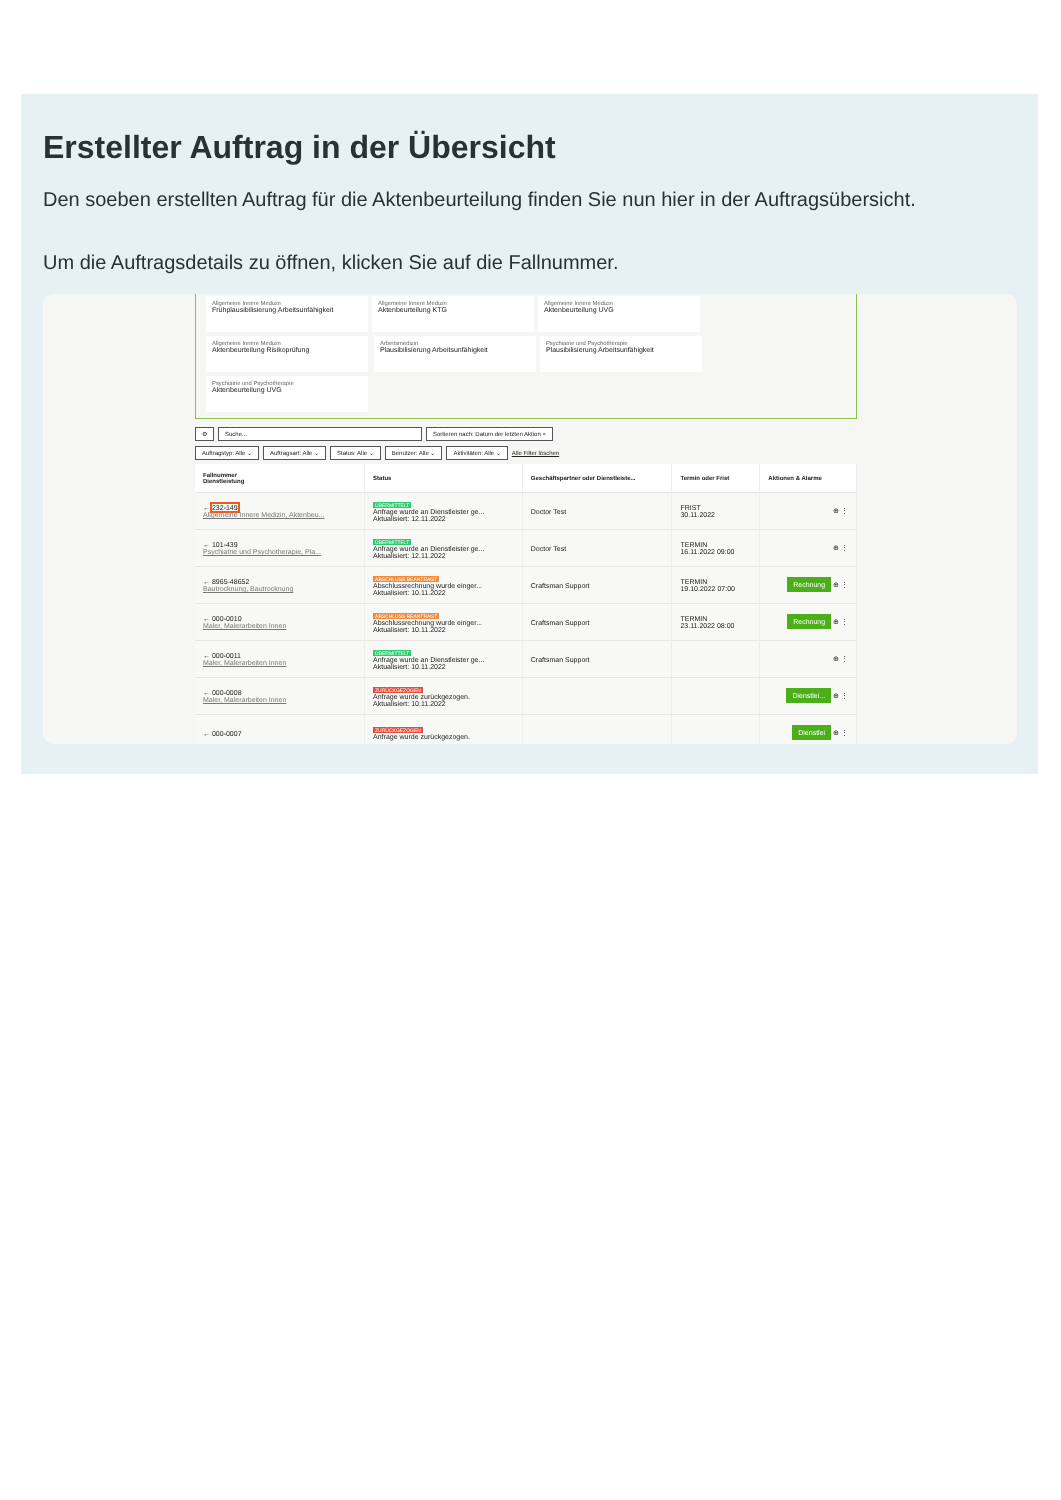Erstellter Auftrag in der Übersicht
Den soeben erstellten Auftrag für die Aktenbeurteilung finden Sie nun hier in der Auftragsübersicht.
Um die Auftragsdetails zu öffnen, klicken Sie auf die Fallnummer.
Allgemeine Innere Medizin Frühplausibilisierung Arbeitsunfähigkeit
Allgemeine Innere Medizin Aktenbeurteilung KTG
Allgemeine Innere Medizin Aktenbeurteilung UVG
Allgemeine Innere Medizin Aktenbeurteilung Risikoprüfung
Arbeitsmedizin Plausibilisierung Arbeitsunfähigkeit
Psychiatrie und Psychotherapie Plausibilisierung Arbeitsunfähigkeit
Psychiatrie und Psychotherapie Aktenbeurteilung UVG
⚙ Suche... Sortieren nach: Datum der letzten Aktion ×
Auftragstyp: Alle ⌄ Auftragsart: Alle ⌄ Status: Alle ⌄ Benutzer: Alle ⌄ Aktivitäten: Alle ⌄ Alle Filter löschen
| Fallnummer Dienstleistung | Status | Geschäftspartner oder Dienstleiste... | Termin oder Frist | Aktionen & Alarme |
| --- | --- | --- | --- | --- |
| ← 232-149 Allgemeine Innere Medizin, Aktenbeu... | ÜBERMITTELT Anfrage wurde an Dienstleister ge... Aktualisiert: 12.11.2022 | Doctor Test | FRIST 30.11.2022 | ⊕ ⋮ |
| ← 101-439 Psychiatrie und Psychotherapie, Pla... | ÜBERMITTELT Anfrage wurde an Dienstleister ge... Aktualisiert: 12.11.2022 | Doctor Test | TERMIN 16.11.2022 09:00 | ⊕ ⋮ |
| ← 8965-48652 Bautrocknung, Bautrocknung | ABSCHLUSS BEANTRAGT Abschlussrechnung wurde einger... Aktualisiert: 10.11.2022 | Craftsman Support | TERMIN 19.10.2022 07:00 | Rechnung ⊕ ⋮ |
| ← 000-0010 Maler, Malerarbeiten Innen | ABSCHLUSS BEANTRAGT Abschlussrechnung wurde einger... Aktualisiert: 10.11.2022 | Craftsman Support | TERMIN 23.11.2022 08:00 | Rechnung ⊕ ⋮ |
| ← 000-0011 Maler, Malerarbeiten Innen | ÜBERMITTELT Anfrage wurde an Dienstleister ge... Aktualisiert: 10.11.2022 | Craftsman Support | | ⊕ ⋮ |
| ← 000-0008 Maler, Malerarbeiten Innen | ZURÜCKGEZOGEN Anfrage wurde zurückgezogen. Aktualisiert: 10.11.2022 | | | Dienstlei... ⊕ ⋮ |
| ← 000-0007 | ZURÜCKGEZOGEN Anfrage wurde zurückgezogen. | | | Dienstlei ⊕ ⋮ |